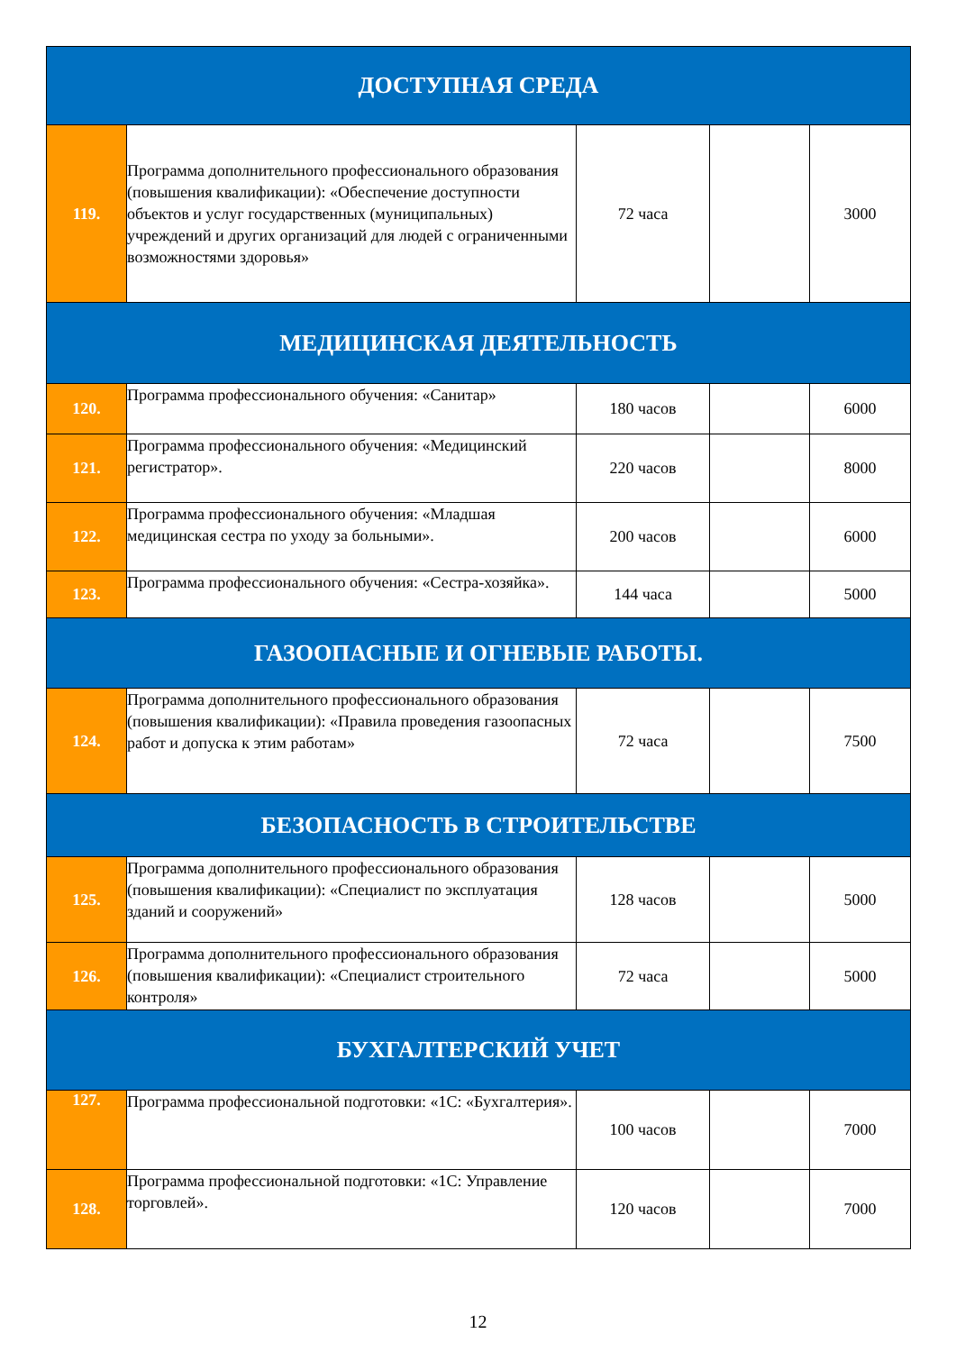| ДОСТУПНАЯ СРЕДА | | | | |
| 119. | Программа дополнительного профессионального образования (повышения квалификации): «Обеспечение доступности объектов и услуг государственных (муниципальных) учреждений и других организаций для людей с ограниченными возможностями здоровья» | 72 часа | | 3000 |
| МЕДИЦИНСКАЯ ДЕЯТЕЛЬНОСТЬ | | | | |
| 120. | Программа профессионального обучения: «Санитар» | 180 часов | | 6000 |
| 121. | Программа профессионального обучения: «Медицинский регистратор». | 220 часов | | 8000 |
| 122. | Программа профессионального обучения: «Младшая медицинская сестра по уходу за больными». | 200 часов | | 6000 |
| 123. | Программа профессионального обучения: «Сестра-хозяйка». | 144 часа | | 5000 |
| ГАЗООПАСНЫЕ И ОГНЕВЫЕ РАБОТЫ. | | | | |
| 124. | Программа дополнительного профессионального образования (повышения квалификации): «Правила проведения газоопасных работ и допуска к этим работам» | 72 часа | | 7500 |
| БЕЗОПАСНОСТЬ В СТРОИТЕЛЬСТВЕ | | | | |
| 125. | Программа дополнительного профессионального образования (повышения квалификации): «Специалист по эксплуатация зданий и сооружений» | 128 часов | | 5000 |
| 126. | Программа дополнительного профессионального образования (повышения квалификации): «Специалист строительного контроля» | 72 часа | | 5000 |
| БУХГАЛТЕРСКИЙ УЧЕТ | | | | |
| 127. | Программа профессиональной подготовки: «1С: «Бухгалтерия». | 100 часов | | 7000 |
| 128. | Программа профессиональной подготовки: «1С: Управление торговлей». | 120 часов | | 7000 |
12